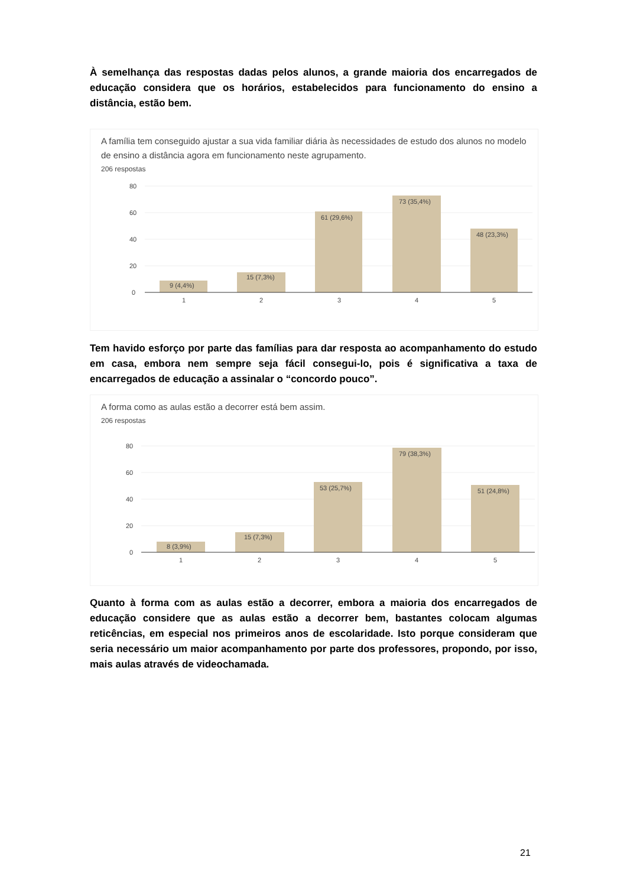À semelhança das respostas dadas pelos alunos, a grande maioria dos encarregados de educação considera que os horários, estabelecidos para funcionamento do ensino a distância, estão bem.
A família tem conseguido ajustar a sua vida familiar diária às necessidades de estudo dos alunos no modelo de ensino a distância agora em funcionamento neste agrupamento.
206 respostas
80
60
40
20
0
9 (4,4%)
15 (7,3%)
61 (29,6%)
73 (35,4%)
48 (23,3%)
1
2
3
4
5
Tem havido esforço por parte das famílias para dar resposta ao acompanhamento do estudo em casa, embora nem sempre seja fácil consegui-lo, pois é significativa a taxa de encarregados de educação a assinalar o “concordo pouco”.
A forma como as aulas estão a decorrer está bem assim.
206 respostas
80
60
40
20
0
8 (3,9%)
15 (7,3%)
53 (25,7%)
79 (38,3%)
51 (24,8%)
1
2
3
4
5
Quanto à forma com as aulas estão a decorrer, embora a maioria dos encarregados de educação considere que as aulas estão a decorrer bem, bastantes colocam algumas reticências, em especial nos primeiros anos de escolaridade. Isto porque consideram que seria necessário um maior acompanhamento por parte dos professores, propondo, por isso, mais aulas através de videochamada.
21